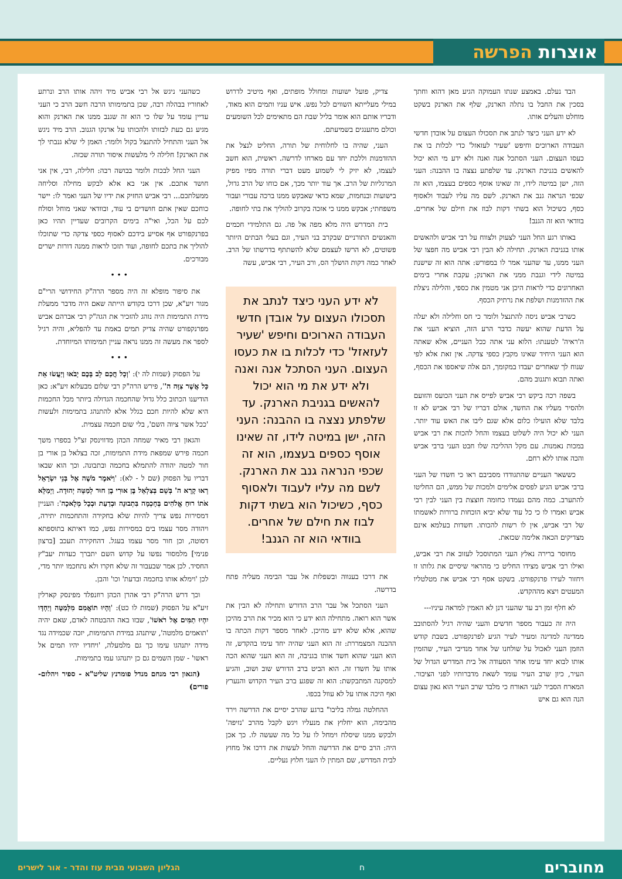אוצרות הפרשה
הבד נעלם. באמצע שנתו העמוקה הגיע מאן דהוא וחתך בסכין את החבל בו נתלה הארנק, שלף את הארנק בשקט מוחלט והעלים אותו.
לא ידע העני כיצד לנתב את תסכולו העצום על אובדן חדשי העבודה הארוכים וחיפש 'שעיר לעזאזל' כדי לכלות בו את כעסו העצום. העני הסתכל אנה ואנה ולא ידע מי הוא יכול להאשים בגניבת הארנק. עד שלפתע נצצה בו ההבנה: העני הזה, ישן במיטה לידו, זה שאינו אוסף כספים בעצמו, הוא זה שכפי הנראה גנב את הארנק. לשם מה עליו לעבוד ולאסוף כסף, כשיכול הוא בשתי דקות לבוז את חילם של אחרים. בוודאי הוא זה הגנב!
באותו רגע החל העני לצעוק ולצווח על רבי אביש ולהאשים אותו בגניבת הארנק. תחילה לא הבין רבי אביש מה חפצו של העני ממנו, עד שהעני אמר לו במפורש: אתה הוא זה שישנת במיטה לידי וגנבת ממני את הארנק; עקבת אחרי בימים האחרונים כדי לראות היכן אני מטמין את כספי, והלילה ניצלת את ההזדמנות ושלפת את נרתיק הכסף.
כשרבי אביש ניסה להתנצל ולומר כי חס וחלילה ולא יעלה על הדעת שהוא יעשה כדבר הרע הזה, הוציא העני את ה'ראיה' לטענתו: הלוא עני אתה ככל העניים, אלא שאתה הוא העני היחיד שאינו מקבץ כספי צדקה. אין זאת אלא לפי שנוח לך שאחרים יעבדו במקומך, הם אלה שיאספו את הכסף, ואתה תבוא ותגנוב מהם.
בשפה רכה ביקש רבי אביש לפייס את העני הכועס והזועם ולהסיר מעליו את החשד, אולם דבריו של רבי אביש לא זו בלבד שלא הועילו כלום אלא שגם ליבו את האש עוד יותר. העני לא יכול היה לשלוט בעצמו והחל להכות את רבי אביש במכות נאמנות. עם מקל ההליכה שלו חבט העני ברבי אביש והכה אותו ללא רחם.
כששאר העניים שהתגודדו מסביבם ראו כי חשדו של העני ברבי אביש הגיע לפסים אלימים ולמכות של ממש, הם החליטו להתערב. כמה מהם נעמדו כחומה חוצצת בין העני לבין רבי אביש ואמרו לו כי כל עוד שלא יביא הוכחות ברורות לאשמתו של רבי אביש, אין לו רשות להכותו. חשדות בעלמא אינם מצדיקים הכאה אלימה שכזאת.
מחוסר ברירה נאלץ העני המתוסכל לעזוב את רבי אביש, ואילו רבי אביש מצידו החליט כי מהראוי שיסיים את גלותו זו ויחזור לעירו פרנקפורט. בשקט אסף רבי אביש את מטלטליו המעטים ויצא מההקדש.
לא חלף זמן רב עד שהעני דנן לא האמין למראה עיניו---
היה זה כעבור מספר חדשים והעני שהיה רגיל להסתובב ממדינה למדינה ומעיר לעיר הגיע לפרנקפורט. בשבת קודש הוזמן העני לאכול על שולחנו של אחד מנדיבי העיר, שהזמין אותו לבוא יחד עימו אחר הסעודה אל בית המדרש הגדול של העיר, כיון שרב העיר עומד לשאת מדברותיו לפני הציבור. המארח הסביר לעני האורח כי מלבד שרב העיר הוא גאון עצום הנה הוא גם איש
צדיק, פועל ישועות ומחולל מופתים, ואף מיטיב לדרוש במילי מעלייתא השווים לכל נפש. איש עניו ותמים הוא מאוד, ודבריו אותם הוא אומר בליל שבת הם מתאימים לכל השומעים וכולם מתענגים בשמיעתם.
העני, שהיה בו לחלוחית של תורה, החליט לנצל את ההזדמנות וללכת יחד עם מארחו לדרשה. ראשית, הוא חשב לעצמו, לא יזיק לי לשמוע מעט דברי תורה מפיו מפיק המרגליות של הרב. אך עוד יותר מכך, אם כוחו של הרב גדול, בישועות ובנחמות, שמא כדאי שאבקש ממנו ברכה עבורי ועבור משפחתי; אבקש ממנו כי אזכה בקרוב להוליך את בתי לחופה.
בית המדרש היה מלא מפה אל פה. גם התלמידי חכמים והאנשים התורניים שבקרב בני העיר, וגם בעלי הבתים היותר פשוטים, לא הרשו לעצמם שלא להשתתף בדרשתו של הרב. לאחר כמה דקות הושלך הס, ורב העיר, רבי אביש, עשה
לא ידע העני כיצד לנתב את תסכולו העצום על אובדן חדשי העבודה הארוכים וחיפש 'שעיר לעזאזל' כדי לכלות בו את כעסו העצום. העני הסתכל אנה ואנה ולא ידע את מי הוא יכול להאשים בגניבת הארנק. עד שלפתע נצצה בו ההבנה: העני הזה, ישן במיטה לידו, זה שאינו אוסף כספים בעצמו, הוא זה שכפי הנראה גנב את הארנק. לשם מה עליו לעבוד ולאסוף כסף, כשיכול הוא בשתי דקות לבוז את חילם של אחרים. בוודאי הוא זה הגנב!
את דרכו בענווה ובשפלות אל עבר הבימה מעליה פתח בדרשה.
העני הסתכל אל עבר הרב הדורש ותחילה לא הבין את אשר הוא רואה. מתחילה הוא ידע כי הוא מכיר את הרב מהיכן שהוא, אלא שלא ידע מהיכן. לאחר מספר דקות הכתה בו ההבנה המצמררת: זה הוא העני שהיה יחד עימו בהקדש, זה הוא העני שהוא חשד אותו בגניבה, זה הוא העני שהוא הכה אותו על חשדו זה. הוא הביט ברב הדורש שוב ושוב, והגיע למסקנה המתבקשת: הוא זה שפגע ברב העיר הקדוש והנערץ ואף היכה אותו על לא עוול בכפו.
ההחלטה גמלה בליבו" ברגע שהרב יסיים את הדרשה וירד מהבימה, הוא יחלוץ את מנעליו ויגש לקבל מהרב 'נזיפה' ולבקש ממנו שיסלח וימחל לו על כל מה שעשה לו. כך אכן היה: הרב סיים את הדרשה והחל לעשות את דרכו אל מחוץ לבית המדרש, שם המתין לו העני חלוץ נעליים.
כשהעני ניגש אל רבי אביש מיד זיהה אותו הרב ונרתע לאחוריו בבהלה רבה, שכן בתמימותו הרבה חשב הרב כי העני עדיין עומד על שלו כי הוא זה שגנב ממנו את הארנק והוא מגיע גם כעת לבזותו ולהכותו על ארנקו הגנוב. הרב מיד ניגש אל העני והתחיל להתנצל בקול ולומר: האמן לי שלא גנבתי לך את הארנק! חלילה לי מלעשות איסור תורה שכזה.
העני החל לבכות ולומר בבושה רבה: חלילה, רבי, אין אני חושד אתכם. אין אני בא אלא לבקש מחילה וסליחה ממעלתכם... רבי אביש החזיק את ידיו של העני ואמר לו: יישר כוחכם שאין אתם חושדים בי עוד, ובוודאי שאני מוחל וסולח לכם על הכל, ואי"ה בימים הקרובים שעדיין תהיו כאן בפרנקפורט אף אסייע בידכם לאסוף כספי צדקה כדי שתוכלו להוליך את בתכם לחופה, ועוד תזכו לראות ממנה דורות ישרים מבורכים.
• • •
את סיפור מופלא זה היה מספר הרה"ק החידושי הרי"ם מגור זיע"א, שכן דרכו בקודש הייתה שאם היה מדבר ממעלת מידת התמימות היה נוהג להזכיר את הגה"ק רבי אברהם אביש מפרנקפורט שהיה צדיק תמים באמת עד להפליא, והיה רגיל לספר את מעשה זה ממנו נראה עניין תמימותו המיוחדת.
• • •
על הפסוק (שמות לה י): 'וְכָל חֲכַם לֵב בָּכֶם יָבֹאוּ וְיַעֲשׂוּ אֵת כָּל אֲשֶׁר צִוָּה ה'', פירש הרה"ק רבי שלום מבעלזא זיע"א: כאן הודיענו הכתוב כלל גדול שהחכמה הגדולה ביותר מכל החכמות היא שלא להיות חכם כגלל אלא להתנהג בתמימות ולעשות 'ככל אשר ציוה השם', בלי שום חכמה עצמית.
והגאון רבי מאיר שמחה הכהן מדווינסק זצ"ל בספרו משך חכמה פירש שמפאת מידת התמימות, זכה בצלאל בן אורי בן חור למטה יהודה להתמלא בחכמה ובתבונה. וכך הוא שבאו דבריו על הפסוק (שם ל - לא): 'וַיֹּאמֶר מֹשֶׁה אֶל בְּנֵי יִשְׂרָאֵל רְאוּ קָרָא ה' בְּשֵׁם בְּצַלְאֵל בֶּן אוּרִי בֶן חוּר לְמַטֵּה יְהוּדָה. וַיְמַלֵּא אֹתוֹ רוּחַ אֱלֹהִים בְּחָכְמָה בִּתְבוּנָה וּבְדַעַת וּבְכָל מְלָאכָה': העניין דמסירות נפש צריך להיות שלא בחקירה והתחכמות יתירה, ויהודה מסר עצמו בים במסירות נפש, כמו דאיתא בתוספתא דסוטה, וכן חור מסר עצמו בעגל. דהחקירה תעכב [ברצון פנימי] מלמסור נפשו על קדוש השם יתברך כעדות יעב"ץ החסיד. לכן אמר שבעבור זה שלא חקרו ולא נתחכמו יותר מדי, לכן 'וימלא אותו בחכמה ובדעת' וכו' והבן.
וכך דרש הרה"ק רבי אהרן הכהן רוזנפלד מפינסק קארלין זיע"א על הפסוק (שמות לו כט): 'וְהָיוּ תוֹאֲמִם מִלְּמַטָּה וְיַחְדָּו יִהְיוּ תַמִּים אֶל רֹאשׁוֹ', שבזו באה ההבטחה לאדם, שאם יהיה 'תואמים מלמטה', שיתנהג במידת התמימות, יזכה שכמידה נגד מידה יתנהגו עימו כך גם מלמעלה, 'ויחדיו יהיו תמים אל ראשו' - שמן השמים גם כן יתנהגו עמו בתמימות.
(הגאון רבי מנחם מנדל פומרנץ שליט"א - ספיר ויהלום- פורים)
מחוברים ח הגליון השבועי מבית עוז והדר - אור לישרים